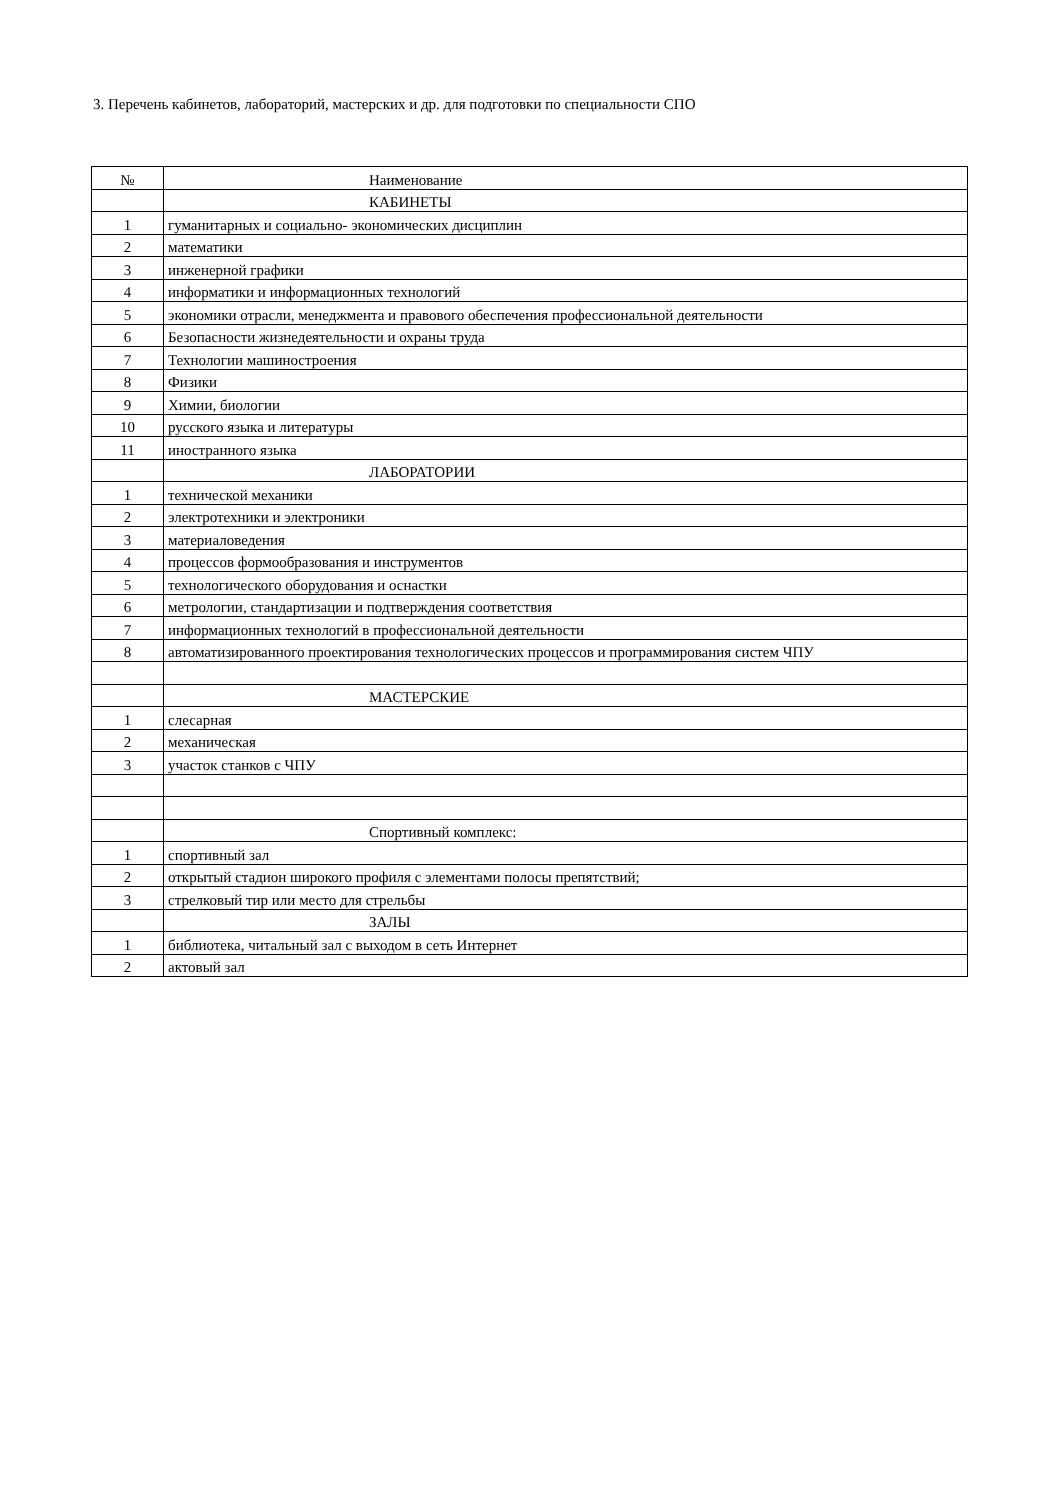3. Перечень кабинетов, лабораторий, мастерских и др. для подготовки по специальности СПО
| № | Наименование |
| | КАБИНЕТЫ |
| 1 | гуманитарных и социально- экономических дисциплин |
| 2 | математики |
| 3 | инженерной графики |
| 4 | информатики и информационных технологий |
| 5 | экономики отрасли, менеджмента и правового обеспечения профессиональной деятельности |
| 6 | Безопасности жизнедеятельности и охраны труда |
| 7 | Технологии машиностроения |
| 8 | Физики |
| 9 | Химии, биологии |
| 10 | русского языка и литературы |
| 11 | иностранного языка |
| | ЛАБОРАТОРИИ |
| 1 | технической механики |
| 2 | электротехники и электроники |
| 3 | материаловедения |
| 4 | процессов формообразования и инструментов |
| 5 | технологического оборудования и оснастки |
| 6 | метрологии, стандартизации и подтверждения соответствия |
| 7 | информационных технологий в профессиональной деятельности |
| 8 | автоматизированного проектирования технологических процессов и программирования систем ЧПУ |
| | МАСТЕРСКИЕ |
| 1 | слесарная |
| 2 | механическая |
| 3 | участок станков с ЧПУ |
| | Спортивный комплекс: |
| 1 | спортивный зал |
| 2 | открытый стадион широкого профиля с элементами полосы препятствий; |
| 3 | стрелковый тир или место для стрельбы |
| | ЗАЛЫ |
| 1 | библиотека, читальный зал с выходом в сеть Интернет |
| 2 | актовый зал |